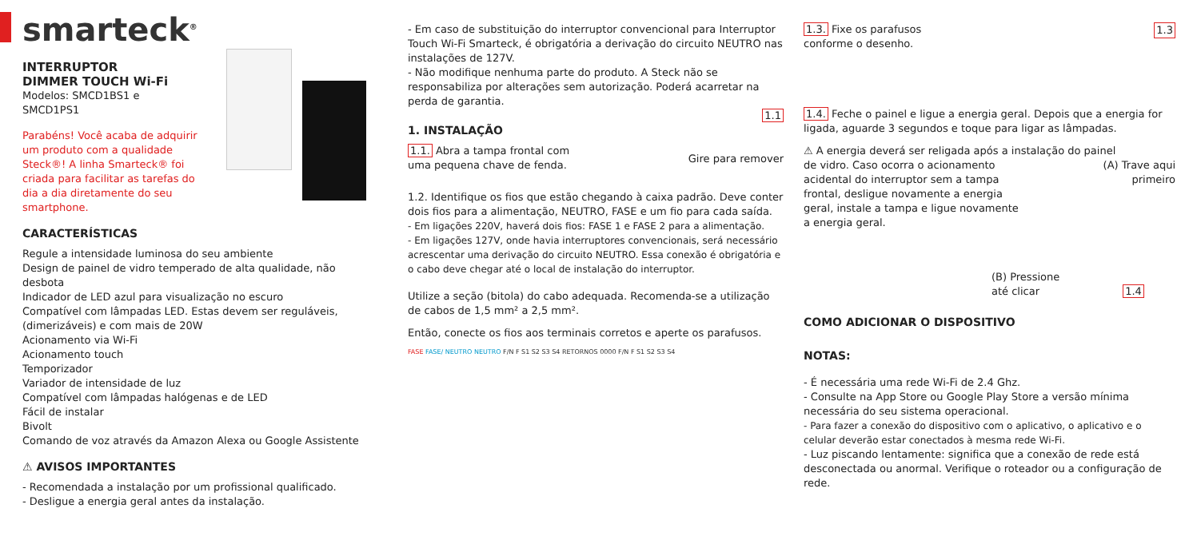smarteck<sup>®</sup>
INTERRUPTOR
DIMMER TOUCH Wi-Fi
Modelos: SMCD1BS1 e
SMCD1PS1
Parabéns! Você acaba de adquirir um produto com a qualidade Steck®! A linha Smarteck® foi criada para facilitar as tarefas do dia a dia diretamente do seu smartphone.
CARACTERÍSTICAS
Regule a intensidade luminosa do seu ambiente
Design de painel de vidro temperado de alta qualidade, não desbota
Indicador de LED azul para visualização no escuro
Compatível com lâmpadas LED. Estas devem ser reguláveis, (dimerizáveis) e com mais de 20W
Acionamento via Wi-Fi
Acionamento touch
Temporizador
Variador de intensidade de luz
Compatível com lâmpadas halógenas e de LED
Fácil de instalar
Bivolt
Comando de voz através da Amazon Alexa ou Google Assistente
⚠ AVISOS IMPORTANTES
- Recomendada a instalação por um profissional qualificado.
- Desligue a energia geral antes da instalação.
- Em caso de substituição do interruptor convencional para Interruptor Touch Wi-Fi Smarteck, é obrigatória a derivação do circuito NEUTRO nas instalações de 127V.
- Não modifique nenhuma parte do produto. A Steck não se responsabiliza por alterações sem autorização. Poderá acarretar na perda de garantia.
1.1
1. INSTALAÇÃO
1.1. Abra a tampa frontal com
uma pequena chave de fenda.
Gire para remover
1.2. Identifique os fios que estão chegando à caixa padrão. Deve conter dois fios para a alimentação, NEUTRO, FASE e um fio para cada saída.
- Em ligações 220V, haverá dois fios: FASE 1 e FASE 2 para a alimentação.
- Em ligações 127V, onde havia interruptores convencionais, será necessário acrescentar uma derivação do circuito NEUTRO. Essa conexão é obrigatória e o cabo deve chegar até o local de instalação do interruptor.
Utilize a seção (bitola) do cabo adequada. Recomenda-se a utilização de cabos de 1,5 mm² a 2,5 mm².
Então, conecte os fios aos terminais corretos e aperte os parafusos.
FASE FASE/ NEUTRO NEUTRO F/N F S1 S2 S3 S4 RETORNOS 0000 F/N F S1 S2 S3 S4
1.3. Fixe os parafusos
conforme o desenho.
1.3
1.4. Feche o painel e ligue a energia geral. Depois que a energia for ligada, aguarde 3 segundos e toque para ligar as lâmpadas.
⚠ A energia deverá ser religada após a instalação do painel
de vidro. Caso ocorra o acionamento acidental do interruptor sem a tampa frontal, desligue novamente a energia geral, instale a tampa e ligue novamente a energia geral.
(A) Trave aqui
primeiro
(B) Pressione
até clicar 1.4
COMO ADICIONAR O DISPOSITIVO
NOTAS:
- É necessária uma rede Wi-Fi de 2.4 Ghz.
- Consulte na App Store ou Google Play Store a versão mínima necessária do seu sistema operacional.
- Para fazer a conexão do dispositivo com o aplicativo, o aplicativo e o celular deverão estar conectados à mesma rede Wi-Fi.
- Luz piscando lentamente: significa que a conexão de rede está desconectada ou anormal. Verifique o roteador ou a configuração de rede.